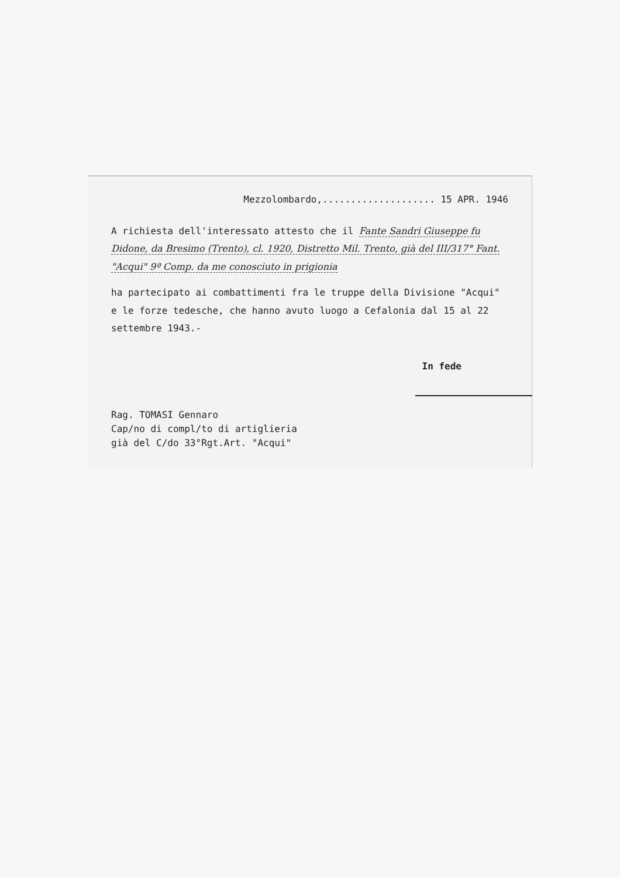Mezzolombardo,.................... 15 APR. 1946
A richiesta dell'interessato attesto che il Fante Sandri Giuseppe fu Didone, da Bresimo (Trento), cl. 1920, Distretto Mil. Trento, già del III/317° Fant. "Acqui" 9ª Comp. da me conosciuto in prigionia
ha partecipato ai combattimenti fra le truppe della Divisione "Acqui" e le forze tedesche, che hanno avuto luogo a Cefalonia dal 15 al 22 settembre 1943.-
In fede
Rag. TOMASI Gennaro
Cap/no di compl/to di artiglieria
già del C/do 33°Rgt.Art. "Acqui"